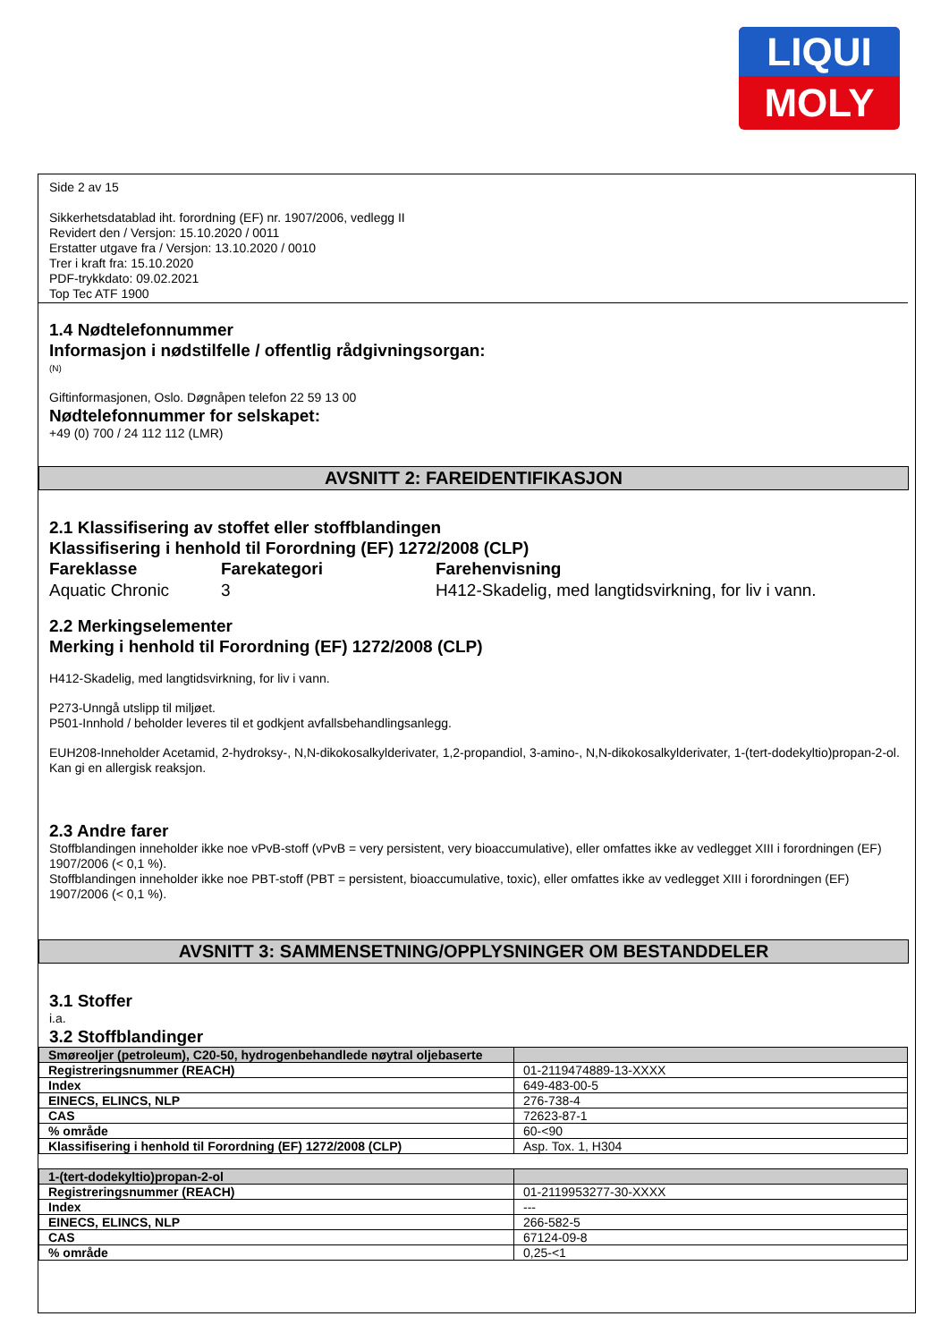LIQUI
MOLY
Side 2 av 15
Sikkerhetsdatablad iht. forordning (EF) nr. 1907/2006, vedlegg II
Revidert den / Versjon: 15.10.2020 / 0011
Erstatter utgave fra / Versjon: 13.10.2020 / 0010
Trer i kraft fra: 15.10.2020
PDF-trykkdato: 09.02.2021
Top Tec ATF 1900
1.4 Nødtelefonnummer
Informasjon i nødstilfelle / offentlig rådgivningsorgan:
(N)
Giftinformasjonen, Oslo. Døgnåpen telefon 22 59 13 00
Nødtelefonnummer for selskapet:
+49 (0) 700 / 24 112 112 (LMR)
AVSNITT 2: FAREIDENTIFIKASJON
2.1 Klassifisering av stoffet eller stoffblandingen
Klassifisering i henhold til Forordning (EF) 1272/2008 (CLP)
Fareklasse
Aquatic Chronic
Farekategori
3
Farehenvisning
H412-Skadelig, med langtidsvirkning, for liv i vann.
2.2 Merkingselementer
Merking i henhold til Forordning (EF) 1272/2008 (CLP)
H412-Skadelig, med langtidsvirkning, for liv i vann.
P273-Unngå utslipp til miljøet.
P501-Innhold / beholder leveres til et godkjent avfallsbehandlingsanlegg.
EUH208-Inneholder Acetamid, 2-hydroksy-, N,N-dikokosalkylderivater, 1,2-propandiol, 3-amino-, N,N-dikokosalkylderivater, 1-(tert-dodekyltio)propan-2-ol. Kan gi en allergisk reaksjon.
2.3 Andre farer
Stoffblandingen inneholder ikke noe vPvB-stoff (vPvB = very persistent, very bioaccumulative), eller omfattes ikke av vedlegget XIII i forordningen (EF) 1907/2006 (< 0,1 %).
Stoffblandingen inneholder ikke noe PBT-stoff (PBT = persistent, bioaccumulative, toxic), eller omfattes ikke av vedlegget XIII i forordningen (EF) 1907/2006 (< 0,1 %).
AVSNITT 3: SAMMENSETNING/OPPLYSNINGER OM BESTANDDELER
3.1 Stoffer
i.a.
3.2 Stoffblandinger
| Smøreoljer (petroleum), C20-50, hydrogenbehandlede nøytral oljebaserte | |
| Registreringsnummer (REACH) | 01-2119474889-13-XXXX |
| Index | 649-483-00-5 |
| EINECS, ELINCS, NLP | 276-738-4 |
| CAS | 72623-87-1 |
| % område | 60-<90 |
| Klassifisering i henhold til Forordning (EF) 1272/2008 (CLP) | Asp. Tox. 1, H304 |
| 1-(tert-dodekyltio)propan-2-ol | |
| Registreringsnummer (REACH) | 01-2119953277-30-XXXX |
| Index | --- |
| EINECS, ELINCS, NLP | 266-582-5 |
| CAS | 67124-09-8 |
| % område | 0,25-<1 |